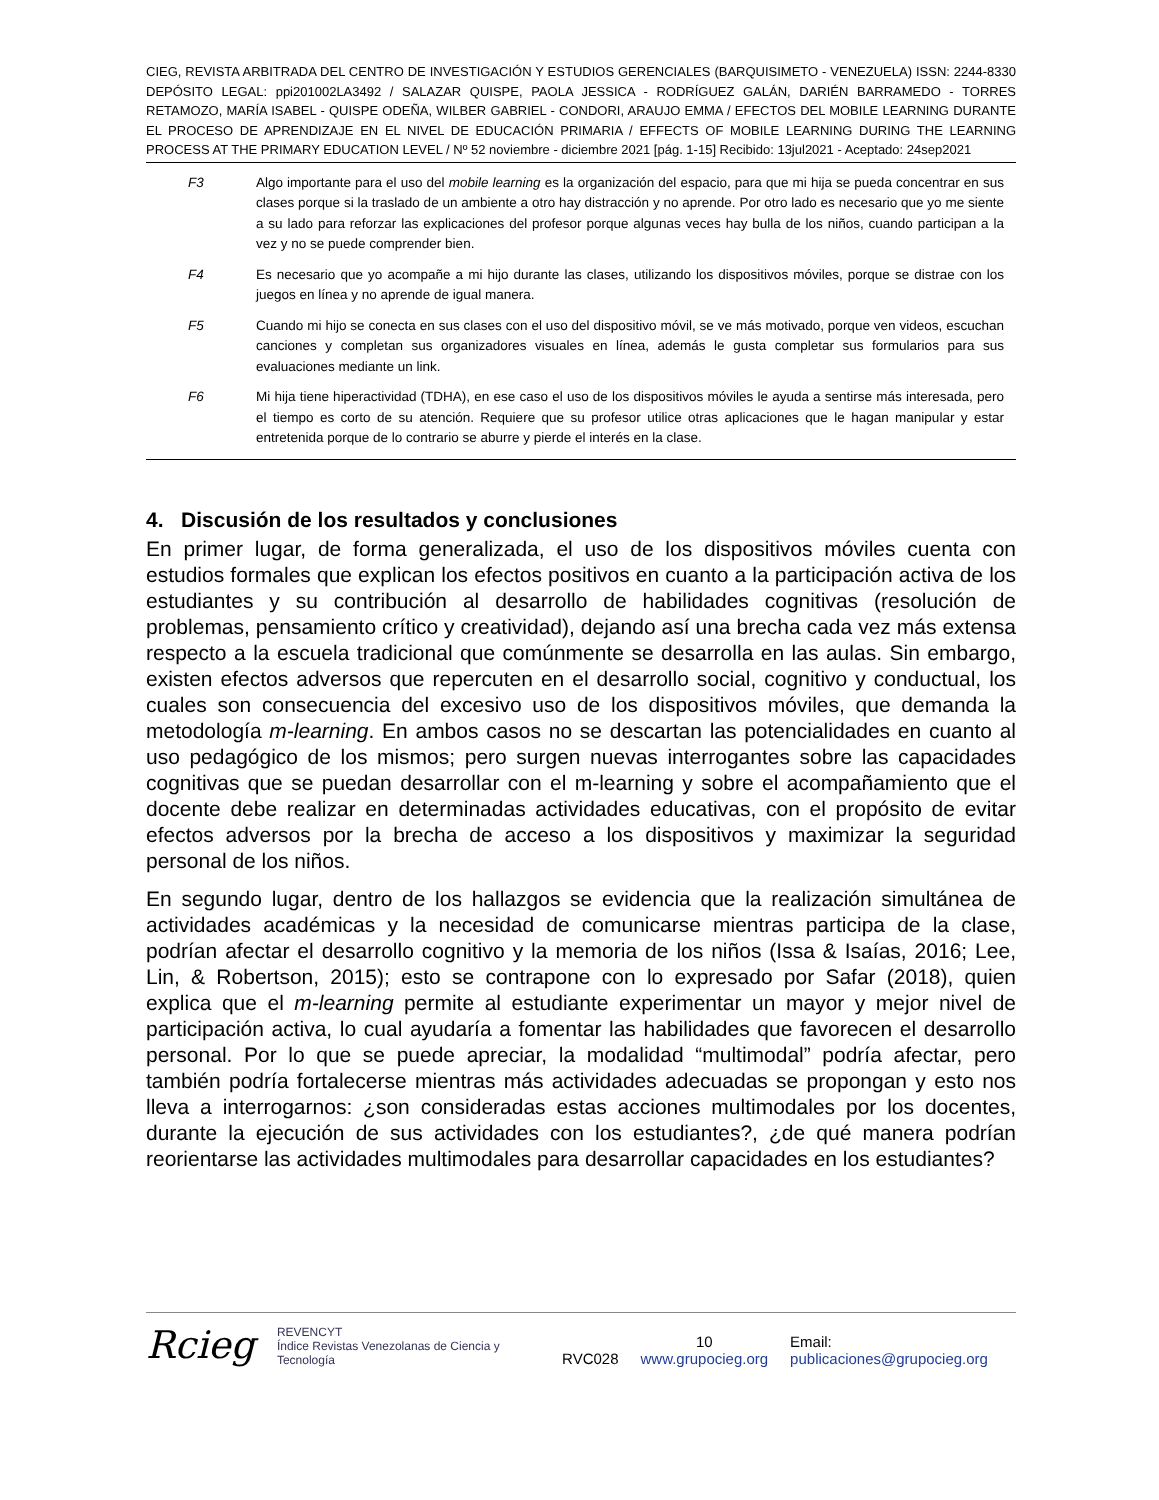CIEG, REVISTA ARBITRADA DEL CENTRO DE INVESTIGACIÓN Y ESTUDIOS GERENCIALES (BARQUISIMETO - VENEZUELA) ISSN: 2244-8330 DEPÓSITO LEGAL: ppi201002LA3492 / SALAZAR QUISPE, PAOLA JESSICA - RODRÍGUEZ GALÁN, DARIÉN BARRAMEDO - TORRES RETAMOZO, MARÍA ISABEL - QUISPE ODEÑA, WILBER GABRIEL - CONDORI, ARAUJO EMMA / EFECTOS DEL MOBILE LEARNING DURANTE EL PROCESO DE APRENDIZAJE EN EL NIVEL DE EDUCACIÓN PRIMARIA / EFFECTS OF MOBILE LEARNING DURING THE LEARNING PROCESS AT THE PRIMARY EDUCATION LEVEL / Nº 52 noviembre - diciembre 2021 [pág. 1-15] Recibido: 13jul2021 - Aceptado: 24sep2021
| F3 | Algo importante para el uso del mobile learning es la organización del espacio, para que mi hija se pueda concentrar en sus clases porque si la traslado de un ambiente a otro hay distracción y no aprende. Por otro lado es necesario que yo me siente a su lado para reforzar las explicaciones del profesor porque algunas veces hay bulla de los niños, cuando participan a la vez y no se puede comprender bien. |
| F4 | Es necesario que yo acompañe a mi hijo durante las clases, utilizando los dispositivos móviles, porque se distrae con los juegos en línea y no aprende de igual manera. |
| F5 | Cuando mi hijo se conecta en sus clases con el uso del dispositivo móvil, se ve más motivado, porque ven videos, escuchan canciones y completan sus organizadores visuales en línea, además le gusta completar sus formularios para sus evaluaciones mediante un link. |
| F6 | Mi hija tiene hiperactividad (TDHA), en ese caso el uso de los dispositivos móviles le ayuda a sentirse más interesada, pero el tiempo es corto de su atención. Requiere que su profesor utilice otras aplicaciones que le hagan manipular y estar entretenida porque de lo contrario se aburre y pierde el interés en la clase. |
4. Discusión de los resultados y conclusiones
En primer lugar, de forma generalizada, el uso de los dispositivos móviles cuenta con estudios formales que explican los efectos positivos en cuanto a la participación activa de los estudiantes y su contribución al desarrollo de habilidades cognitivas (resolución de problemas, pensamiento crítico y creatividad), dejando así una brecha cada vez más extensa respecto a la escuela tradicional que comúnmente se desarrolla en las aulas. Sin embargo, existen efectos adversos que repercuten en el desarrollo social, cognitivo y conductual, los cuales son consecuencia del excesivo uso de los dispositivos móviles, que demanda la metodología m-learning. En ambos casos no se descartan las potencialidades en cuanto al uso pedagógico de los mismos; pero surgen nuevas interrogantes sobre las capacidades cognitivas que se puedan desarrollar con el m-learning y sobre el acompañamiento que el docente debe realizar en determinadas actividades educativas, con el propósito de evitar efectos adversos por la brecha de acceso a los dispositivos y maximizar la seguridad personal de los niños.
En segundo lugar, dentro de los hallazgos se evidencia que la realización simultánea de actividades académicas y la necesidad de comunicarse mientras participa de la clase, podrían afectar el desarrollo cognitivo y la memoria de los niños (Issa & Isaías, 2016; Lee, Lin, & Robertson, 2015); esto se contrapone con lo expresado por Safar (2018), quien explica que el m-learning permite al estudiante experimentar un mayor y mejor nivel de participación activa, lo cual ayudaría a fomentar las habilidades que favorecen el desarrollo personal. Por lo que se puede apreciar, la modalidad “multimodal” podría afectar, pero también podría fortalecerse mientras más actividades adecuadas se propongan y esto nos lleva a interrogarnos: ¿son consideradas estas acciones multimodales por los docentes, durante la ejecución de sus actividades con los estudiantes?, ¿de qué manera podrían reorientarse las actividades multimodales para desarrollar capacidades en los estudiantes?
Rcieg REVENCYT
Índice Revistas Venezolanas de Ciencia y Tecnología RVC028 10
www.grupocieg.org Email: publicaciones@grupocieg.org